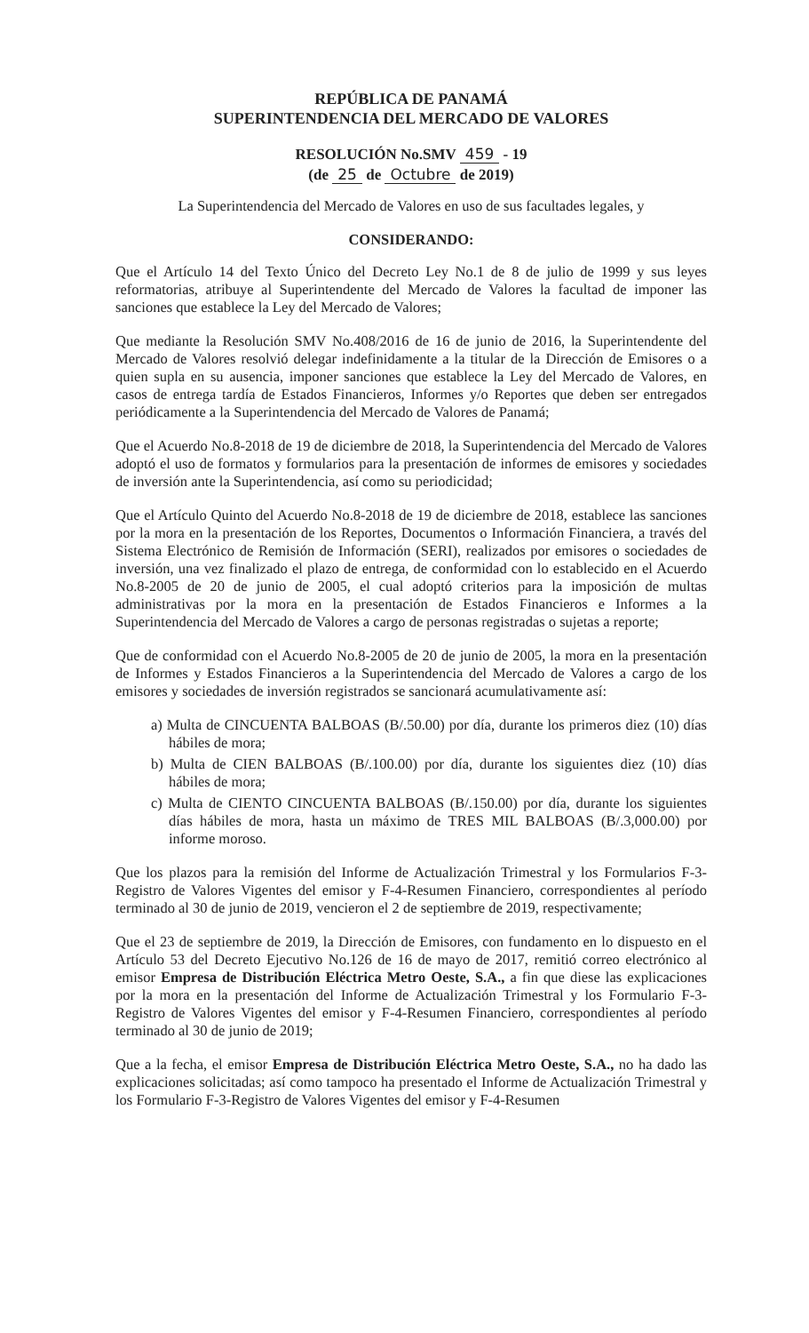REPÚBLICA DE PANAMÁ
SUPERINTENDENCIA DEL MERCADO DE VALORES
RESOLUCIÓN No.SMV 459 - 19
(de 25 de Octubre de 2019)
La Superintendencia del Mercado de Valores en uso de sus facultades legales, y
CONSIDERANDO:
Que el Artículo 14 del Texto Único del Decreto Ley No.1 de 8 de julio de 1999 y sus leyes reformatorias, atribuye al Superintendente del Mercado de Valores la facultad de imponer las sanciones que establece la Ley del Mercado de Valores;
Que mediante la Resolución SMV No.408/2016 de 16 de junio de 2016, la Superintendente del Mercado de Valores resolvió delegar indefinidamente a la titular de la Dirección de Emisores o a quien supla en su ausencia, imponer sanciones que establece la Ley del Mercado de Valores, en casos de entrega tardía de Estados Financieros, Informes y/o Reportes que deben ser entregados periódicamente a la Superintendencia del Mercado de Valores de Panamá;
Que el Acuerdo No.8-2018 de 19 de diciembre de 2018, la Superintendencia del Mercado de Valores adoptó el uso de formatos y formularios para la presentación de informes de emisores y sociedades de inversión ante la Superintendencia, así como su periodicidad;
Que el Artículo Quinto del Acuerdo No.8-2018 de 19 de diciembre de 2018, establece las sanciones por la mora en la presentación de los Reportes, Documentos o Información Financiera, a través del Sistema Electrónico de Remisión de Información (SERI), realizados por emisores o sociedades de inversión, una vez finalizado el plazo de entrega, de conformidad con lo establecido en el Acuerdo No.8-2005 de 20 de junio de 2005, el cual adoptó criterios para la imposición de multas administrativas por la mora en la presentación de Estados Financieros e Informes a la Superintendencia del Mercado de Valores a cargo de personas registradas o sujetas a reporte;
Que de conformidad con el Acuerdo No.8-2005 de 20 de junio de 2005, la mora en la presentación de Informes y Estados Financieros a la Superintendencia del Mercado de Valores a cargo de los emisores y sociedades de inversión registrados se sancionará acumulativamente así:
a) Multa de CINCUENTA BALBOAS (B/.50.00) por día, durante los primeros diez (10) días hábiles de mora;
b) Multa de CIEN BALBOAS (B/.100.00) por día, durante los siguientes diez (10) días hábiles de mora;
c) Multa de CIENTO CINCUENTA BALBOAS (B/.150.00) por día, durante los siguientes días hábiles de mora, hasta un máximo de TRES MIL BALBOAS (B/.3,000.00) por informe moroso.
Que los plazos para la remisión del Informe de Actualización Trimestral y los Formularios F-3-Registro de Valores Vigentes del emisor y F-4-Resumen Financiero, correspondientes al período terminado al 30 de junio de 2019, vencieron el 2 de septiembre de 2019, respectivamente;
Que el 23 de septiembre de 2019, la Dirección de Emisores, con fundamento en lo dispuesto en el Artículo 53 del Decreto Ejecutivo No.126 de 16 de mayo de 2017, remitió correo electrónico al emisor Empresa de Distribución Eléctrica Metro Oeste, S.A., a fin que diese las explicaciones por la mora en la presentación del Informe de Actualización Trimestral y los Formulario F-3-Registro de Valores Vigentes del emisor y F-4-Resumen Financiero, correspondientes al período terminado al 30 de junio de 2019;
Que a la fecha, el emisor Empresa de Distribución Eléctrica Metro Oeste, S.A., no ha dado las explicaciones solicitadas; así como tampoco ha presentado el Informe de Actualización Trimestral y los Formulario F-3-Registro de Valores Vigentes del emisor y F-4-Resumen